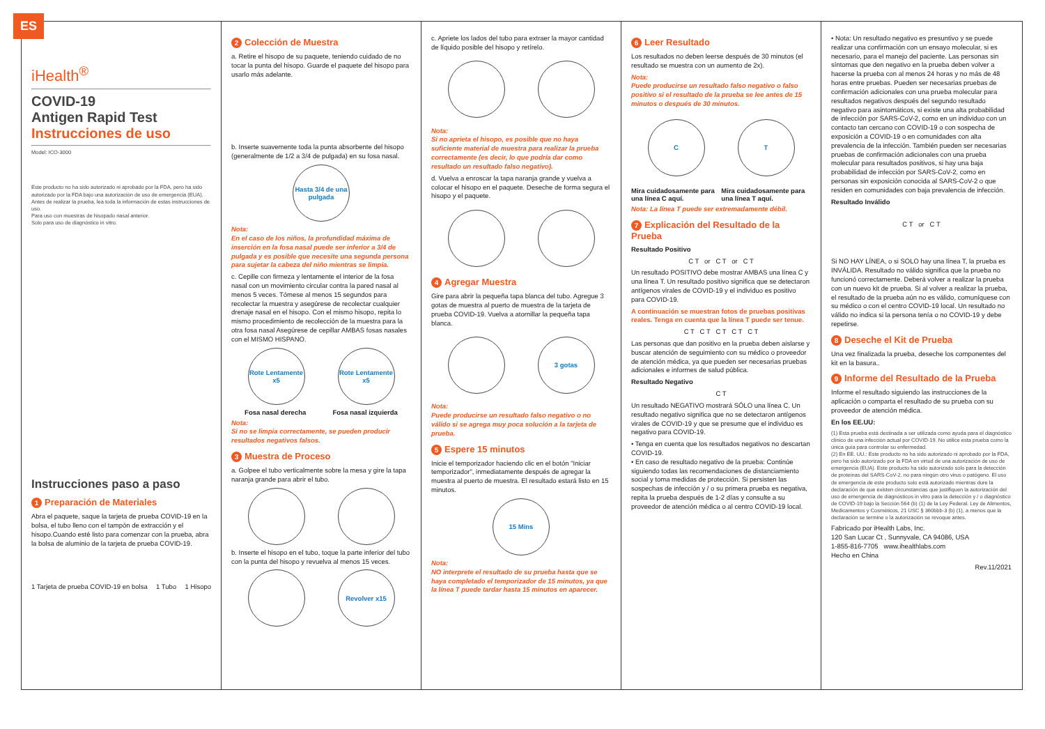ES
iHealth<sup>®</sup>
COVID-19
Antigen Rapid Test
Instrucciones de uso
Model: ICO-3000
Este producto no ha sido autorizado ni aprobado por la FDA, pero ha sido autorizado por la FDA bajo una autorización de uso de emergencia (EUA).
Antes de realizar la prueba, lea toda la información de estas instrucciones de uso.
Para uso con muestras de hisopado nasal anterior.
Solo para uso de diagnóstico in vitro.
Instrucciones paso a paso
1 Preparación de Materiales
Abra el paquete, saque la tarjeta de prueba COVID-19 en la bolsa, el tubo lleno con el tampón de extracción y el hisopo.Cuando esté listo para comenzar con la prueba, abra la bolsa de aluminio de la tarjeta de prueba COVID-19.
1 Tarjeta de prueba COVID-19 en bolsa 1 Tubo 1 Hisopo
2 Colección de Muestra
a. Retire el hisopo de su paquete, teniendo cuidado de no tocar la punta del hisopo. Guarde el paquete del hisopo para usarlo más adelante.
b. Inserte suavemente toda la punta absorbente del hisopo (generalmente de 1/2 a 3/4 de pulgada) en su fosa nasal.
Hasta 3/4 de una pulgada
Nota:
En el caso de los niños, la profundidad máxima de inserción en la fosa nasal puede ser inferior a 3/4 de pulgada y es posible que necesite una segunda persona para sujetar la cabeza del niño mientras se limpia.
c. Cepille con firmeza y lentamente el interior de la fosa nasal con un movimiento circular contra la pared nasal al menos 5 veces. Tómese al menos 15 segundos para recolectar la muestra y asegúrese de recolectar cualquier drenaje nasal en el hisopo. Con el mismo hisopo, repita lo mismo procedimiento de recolección de la muestra para la otra fosa nasal Asegúrese de cepillar AMBAS fosas nasales con el MISMO HISPANO.
Rote Lentamente x5
Rote Lentamente x5
Fosa nasal derecha Fosa nasal izquierda
Nota:
Si no se limpia correctamente, se pueden producir resultados negativos falsos.
3 Muestra de Proceso
a. Golpee el tubo verticalmente sobre la mesa y gire la tapa naranja grande para abrir el tubo.
b. Inserte el hisopo en el tubo, toque la parte inferior del tubo con la punta del hisopo y revuelva al menos 15 veces.
Revolver x15
c. Apriete los lados del tubo para extraer la mayor cantidad de líquido posible del hisopo y retírelo.
Nota:
Si no aprieta el hisopo, es posible que no haya suficiente material de muestra para realizar la prueba correctamente (es decir, lo que podría dar como resultado un resultado falso negativo).
d. Vuelva a enroscar la tapa naranja grande y vuelva a colocar el hisopo en el paquete. Deseche de forma segura el hisopo y el paquete.
4 Agregar Muestra
Gire para abrir la pequeña tapa blanca del tubo. Agregue 3 gotas de muestra al puerto de muestra de la tarjeta de prueba COVID-19. Vuelva a atornillar la pequeña tapa blanca.
3 gotas
Nota:
Puede producirse un resultado falso negativo o no válido si se agrega muy poca solución a la tarjeta de prueba.
5 Espere 15 minutos
Inicie el temporizador haciendo clic en el botón "Iniciar temporizador", inmediatamente después de agregar la muestra al puerto de muestra. El resultado estará listo en 15 minutos.
15 Mins
Nota:
NO interprete el resultado de su prueba hasta que se haya completado el temporizador de 15 minutos, ya que la línea T puede tardar hasta 15 minutos en aparecer.
6 Leer Resultado
Los resultados no deben leerse después de 30 minutos (el resultado se muestra con un aumento de 2x).
Nota:
Puede producirse un resultado falso negativo o falso positivo si el resultado de la prueba se lee antes de 15 minutos o después de 30 minutos.
C T
Mira cuidadosamente para una línea C aquí. Mira cuidadosamente para una línea T aquí.
Nota: La línea T puede ser extremadamente débil.
7 Explicación del Resultado de la Prueba
Resultado Positivo
C T or C T or C T
Un resultado POSITIVO debe mostrar AMBAS una línea C y una línea T. Un resultado positivo significa que se detectaron antígenos virales de COVID-19 y el individuo es positivo para COVID-19.
A continuación se muestran fotos de pruebas positivas reales. Tenga en cuenta que la línea T puede ser tenue.
C T C T C T C T C T
Las personas que dan positivo en la prueba deben aislarse y buscar atención de seguimiento con su médico o proveedor de atención médica, ya que pueden ser necesarias pruebas adicionales e informes de salud pública.
Resultado Negativo
C T
Un resultado NEGATIVO mostrará SÓLO una línea C. Un resultado negativo significa que no se detectaron antígenos virales de COVID-19 y que se presume que el individuo es negativo para COVID-19.
• Tenga en cuenta que los resultados negativos no descartan COVID-19.
• En caso de resultado negativo de la prueba: Continúe siguiendo todas las recomendaciones de distanciamiento social y toma medidas de protección. Si persisten las sospechas de infección y / o su primera prueba es negativa, repita la prueba después de 1-2 días y consulte a su proveedor de atención médica o al centro COVID-19 local.
• Nota: Un resultado negativo es presuntivo y se puede realizar una confirmación con un ensayo molecular, si es necesario, para el manejo del paciente. Las personas sin síntomas que den negativo en la prueba deben volver a hacerse la prueba con al menos 24 horas y no más de 48 horas entre pruebas. Pueden ser necesarias pruebas de confirmación adicionales con una prueba molecular para resultados negativos después del segundo resultado negativo para asintomáticos, si existe una alta probabilidad de infección por SARS-CoV-2, como en un individuo con un contacto tan cercano con COVID-19 o con sospecha de exposición a COVID-19 o en comunidades con alta prevalencia de la infección. También pueden ser necesarias pruebas de confirmación adicionales con una prueba molecular para resultados positivos, si hay una baja probabilidad de infección por SARS-CoV-2, como en personas sin exposición conocida al SARS-CoV-2 o que residen en comunidades con baja prevalencia de infección.
Resultado Inválido
C T or C T
Si NO HAY LÍNEA, o si SOLO hay una línea T, la prueba es INVÁLIDA. Resultado no válido significa que la prueba no funcionó correctamente. Deberá volver a realizar la prueba con un nuevo kit de prueba. Si al volver a realizar la prueba, el resultado de la prueba aún no es válido, comuníquese con su médico o con el centro COVID-19 local. Un resultado no válido no indica si la persona tenía o no COVID-19 y debe repetirse.
8 Deseche el Kit de Prueba
Una vez finalizada la prueba, deseche los componentes del kit en la basura..
9 Informe del Resultado de la Prueba
Informe el resultado siguiendo las instrucciones de la aplicación o comparta el resultado de su prueba con su proveedor de atención médica.
En los EE.UU:
(1) Esta prueba está destinada a ser utilizada como ayuda para el diagnóstico clínico de una infección actual por COVID-19. No utilice esta prueba como la única guía para controlar su enfermedad.
(2) En EE. UU.: Este producto no ha sido autorizado ni aprobado por la FDA, pero ha sido autorizado por la FDA en virtud de una autorización de uso de emergencia (EUA). Este producto ha sido autorizado solo para la detección de proteínas del SARS-CoV-2, no para ningún otro virus o patógeno. El uso de emergencia de este producto solo está autorizado mientras dure la declaración de que existen circunstancias que justifiquen la autorización del uso de emergencia de diagnósticos in vitro para la detección y / o diagnóstico de COVID-19 bajo la Sección 564 (b) (1) de la Ley Federal. Ley de Alimentos, Medicamentos y Cosméticos, 21 USC § 360bbb-3 (b) (1), a menos que la declaración se termine o la autorización se revoque antes.
Fabricado por iHealth Labs, Inc.
120 San Lucar Ct , Sunnyvale, CA 94086, USA
1-855-816-7705 www.ihealthlabs.com
Hecho en China
Rev.11/2021